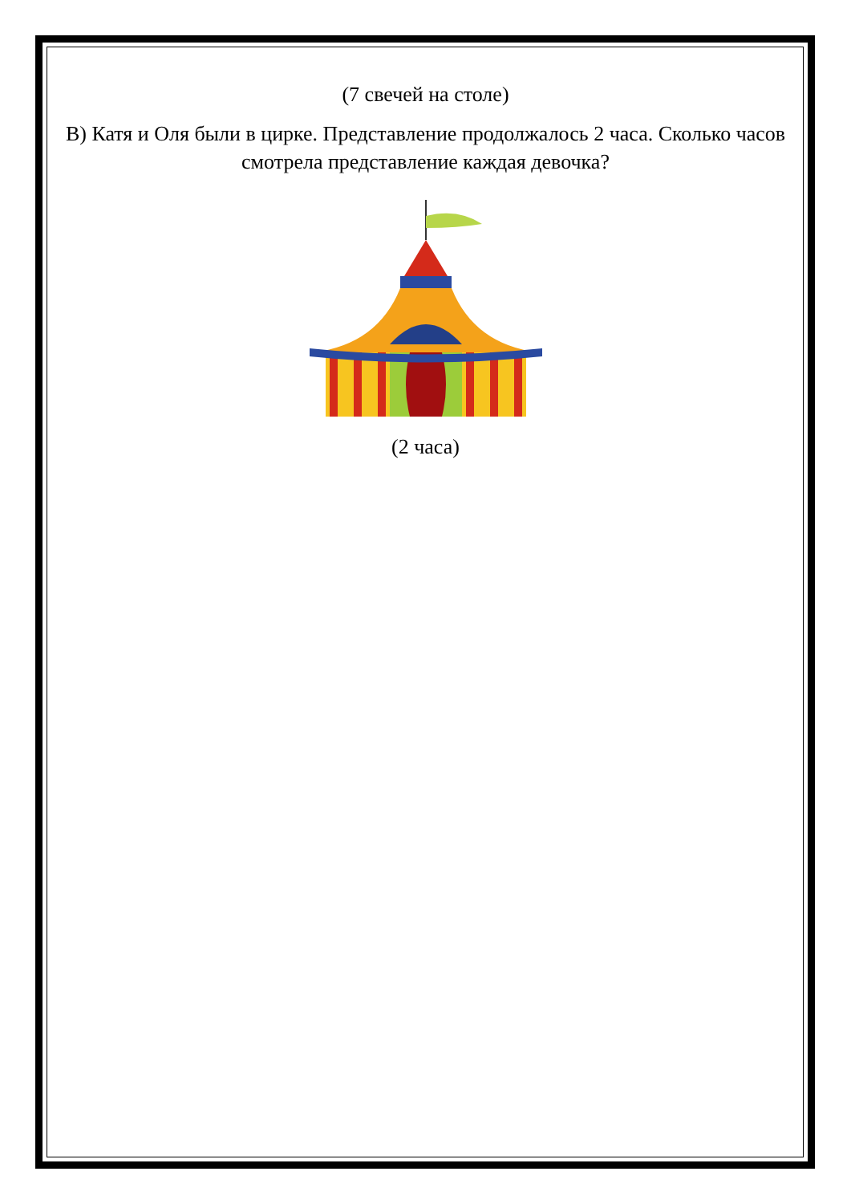(7 свечей на столе)
В) Катя и Оля были в цирке. Представление продолжалось 2 часа. Сколько часов смотрела представление каждая девочка?
(2 часа)